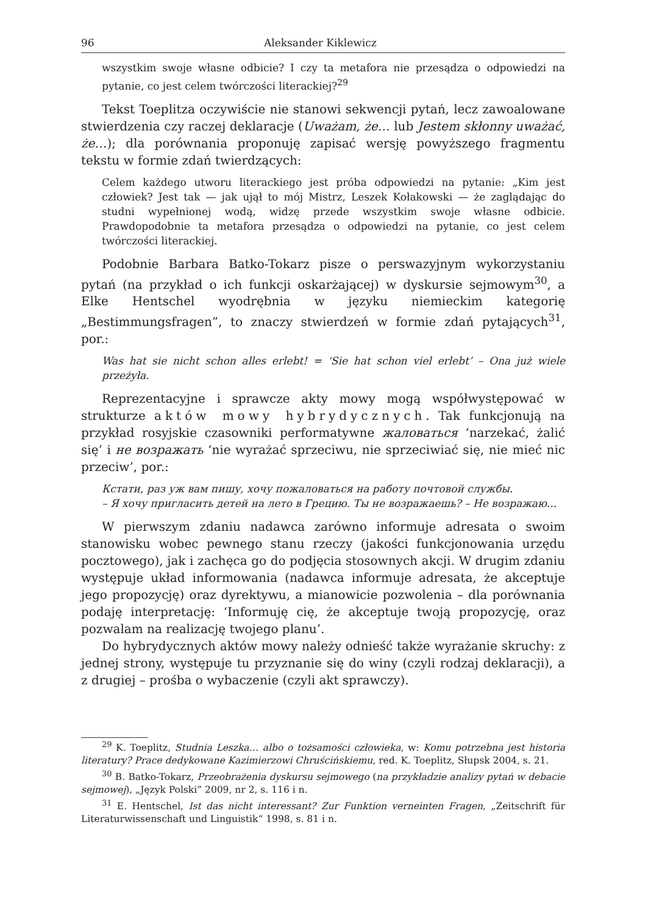96 Aleksander Kiklewicz
wszystkim swoje własne odbicie? I czy ta metafora nie przesądza o odpowiedzi na pytanie, co jest celem twórczości literackiej?<sup>29</sup>
Tekst Toeplitza oczywiście nie stanowi sekwencji pytań, lecz zawoalowane stwierdzenia czy raczej deklaracje (Uważam, że… lub Jestem skłonny uważać, że…); dla porównania proponuję zapisać wersję powyższego fragmentu tekstu w formie zdań twierdzących:
Celem każdego utworu literackiego jest próba odpowiedzi na pytanie: „Kim jest człowiek? Jest tak — jak ujął to mój Mistrz, Leszek Kołakowski — że zaglądając do studni wypełnionej wodą, widzę przede wszystkim swoje własne odbicie. Prawdopodobnie ta metafora przesądza o odpowiedzi na pytanie, co jest celem twórczości literackiej.
Podobnie Barbara Batko-Tokarz pisze o perswazyjnym wykorzystaniu pytań (na przykład o ich funkcji oskarżającej) w dyskursie sejmowym<sup>30</sup>, a Elke Hentschel wyodrębnia w języku niemieckim kategorię „Bestimmungsfragen”, to znaczy stwierdzeń w formie zdań pytających<sup>31</sup>, por.:
Was hat sie nicht schon alles erlebt! = ‘Sie hat schon viel erlebt’ – Ona już wiele przeżyła.
Reprezentacyjne i sprawcze akty mowy mogą współwystępować w strukturze aktów mowy hybrydycznych. Tak funkcjonują na przykład rosyjskie czasowniki performatywne жаловаться ‘narzekać, żalić się’ i не возражать ‘nie wyrażać sprzeciwu, nie sprzeciwiać się, nie mieć nic przeciw’, por.:
Кстати, раз уж вам пишу, хочу пожаловаться на работу почтовой службы.
– Я хочу пригласить детей на лето в Грецию. Ты не возражаешь? – Не возражаю...
W pierwszym zdaniu nadawca zarówno informuje adresata o swoim stanowisku wobec pewnego stanu rzeczy (jakości funkcjonowania urzędu pocztowego), jak i zachęca go do podjęcia stosownych akcji. W drugim zdaniu występuje układ informowania (nadawca informuje adresata, że akceptuje jego propozycję) oraz dyrektywu, a mianowicie pozwolenia – dla porównania podaję interpretację: ‘Informuję cię, że akceptuje twoją propozycję, oraz pozwalam na realizację twojego planu’.
Do hybrydycznych aktów mowy należy odnieść także wyrażanie skruchy: z jednej strony, występuje tu przyznanie się do winy (czyli rodzaj deklaracji), a z drugiej – prośba o wybaczenie (czyli akt sprawczy).
<sup>29</sup> K. Toeplitz, Studnia Leszka… albo o tożsamości człowieka, w: Komu potrzebna jest historia literatury? Prace dedykowane Kazimierzowi Chruścińskiemu, red. K. Toeplitz, Słupsk 2004, s. 21.
<sup>30</sup> B. Batko-Tokarz, Przeobrażenia dyskursu sejmowego (na przykładzie analizy pytań w debacie sejmowej), „Język Polski” 2009, nr 2, s. 116 i n.
<sup>31</sup> E. Hentschel, Ist das nicht interessant? Zur Funktion verneinten Fragen, „Zeitschrift für Literaturwissenschaft und Linguistik“ 1998, s. 81 i n.